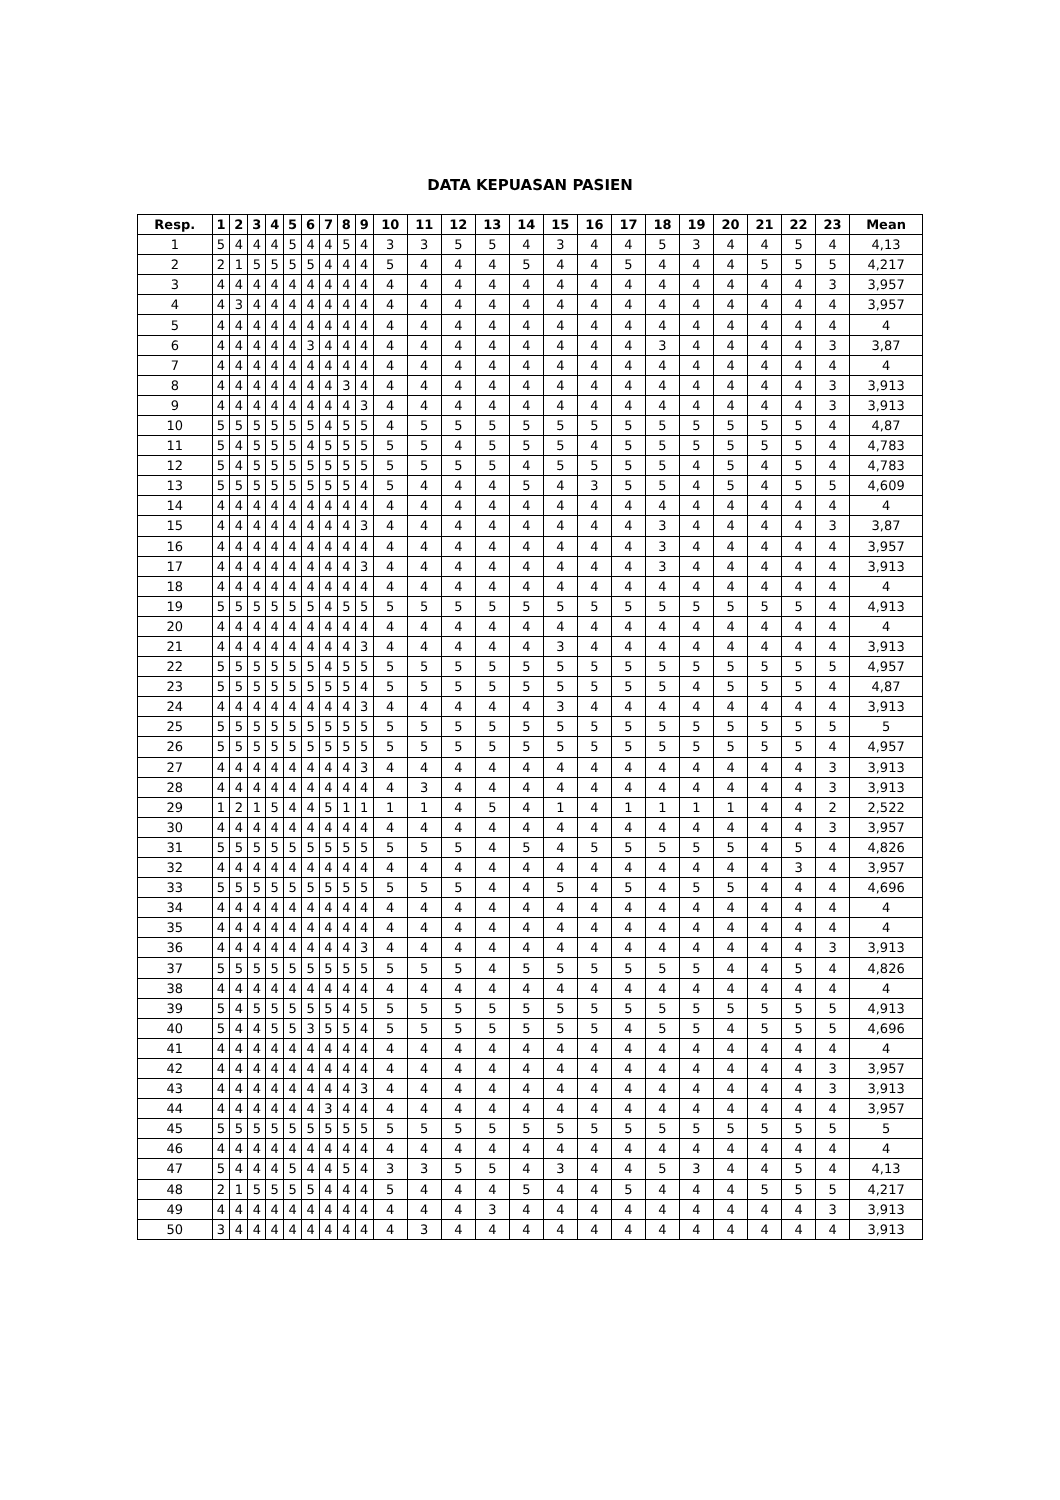DATA KEPUASAN PASIEN
| Resp. | 1 | 2 | 3 | 4 | 5 | 6 | 7 | 8 | 9 | 10 | 11 | 12 | 13 | 14 | 15 | 16 | 17 | 18 | 19 | 20 | 21 | 22 | 23 | Mean |
| --- | --- | --- | --- | --- | --- | --- | --- | --- | --- | --- | --- | --- | --- | --- | --- | --- | --- | --- | --- | --- | --- | --- | --- | --- |
| 1 | 5 | 4 | 4 | 4 | 5 | 4 | 4 | 5 | 4 | 3 | 3 | 5 | 5 | 4 | 3 | 4 | 4 | 5 | 3 | 4 | 4 | 5 | 4 | 4,13 |
| 2 | 2 | 1 | 5 | 5 | 5 | 5 | 4 | 4 | 4 | 5 | 4 | 4 | 4 | 5 | 4 | 4 | 5 | 4 | 4 | 4 | 5 | 5 | 5 | 4,217 |
| 3 | 4 | 4 | 4 | 4 | 4 | 4 | 4 | 4 | 4 | 4 | 4 | 4 | 4 | 4 | 4 | 4 | 4 | 4 | 4 | 4 | 4 | 4 | 3 | 3,957 |
| 4 | 4 | 3 | 4 | 4 | 4 | 4 | 4 | 4 | 4 | 4 | 4 | 4 | 4 | 4 | 4 | 4 | 4 | 4 | 4 | 4 | 4 | 4 | 4 | 3,957 |
| 5 | 4 | 4 | 4 | 4 | 4 | 4 | 4 | 4 | 4 | 4 | 4 | 4 | 4 | 4 | 4 | 4 | 4 | 4 | 4 | 4 | 4 | 4 | 4 | 4 |
| 6 | 4 | 4 | 4 | 4 | 4 | 3 | 4 | 4 | 4 | 4 | 4 | 4 | 4 | 4 | 4 | 4 | 4 | 3 | 4 | 4 | 4 | 4 | 3 | 3,87 |
| 7 | 4 | 4 | 4 | 4 | 4 | 4 | 4 | 4 | 4 | 4 | 4 | 4 | 4 | 4 | 4 | 4 | 4 | 4 | 4 | 4 | 4 | 4 | 4 | 4 |
| 8 | 4 | 4 | 4 | 4 | 4 | 4 | 4 | 3 | 4 | 4 | 4 | 4 | 4 | 4 | 4 | 4 | 4 | 4 | 4 | 4 | 4 | 4 | 3 | 3,913 |
| 9 | 4 | 4 | 4 | 4 | 4 | 4 | 4 | 4 | 3 | 4 | 4 | 4 | 4 | 4 | 4 | 4 | 4 | 4 | 4 | 4 | 4 | 4 | 3 | 3,913 |
| 10 | 5 | 5 | 5 | 5 | 5 | 5 | 4 | 5 | 5 | 4 | 5 | 5 | 5 | 5 | 5 | 5 | 5 | 5 | 5 | 5 | 5 | 5 | 4 | 4,87 |
| 11 | 5 | 4 | 5 | 5 | 5 | 4 | 5 | 5 | 5 | 5 | 5 | 4 | 5 | 5 | 5 | 4 | 5 | 5 | 5 | 5 | 5 | 5 | 4 | 4,783 |
| 12 | 5 | 4 | 5 | 5 | 5 | 5 | 5 | 5 | 5 | 5 | 5 | 5 | 5 | 4 | 5 | 5 | 5 | 5 | 4 | 5 | 4 | 5 | 4 | 4,783 |
| 13 | 5 | 5 | 5 | 5 | 5 | 5 | 5 | 5 | 4 | 5 | 4 | 4 | 4 | 5 | 4 | 3 | 5 | 5 | 4 | 5 | 4 | 5 | 5 | 4,609 |
| 14 | 4 | 4 | 4 | 4 | 4 | 4 | 4 | 4 | 4 | 4 | 4 | 4 | 4 | 4 | 4 | 4 | 4 | 4 | 4 | 4 | 4 | 4 | 4 | 4 |
| 15 | 4 | 4 | 4 | 4 | 4 | 4 | 4 | 4 | 3 | 4 | 4 | 4 | 4 | 4 | 4 | 4 | 4 | 3 | 4 | 4 | 4 | 4 | 3 | 3,87 |
| 16 | 4 | 4 | 4 | 4 | 4 | 4 | 4 | 4 | 4 | 4 | 4 | 4 | 4 | 4 | 4 | 4 | 4 | 3 | 4 | 4 | 4 | 4 | 4 | 3,957 |
| 17 | 4 | 4 | 4 | 4 | 4 | 4 | 4 | 4 | 3 | 4 | 4 | 4 | 4 | 4 | 4 | 4 | 4 | 3 | 4 | 4 | 4 | 4 | 4 | 3,913 |
| 18 | 4 | 4 | 4 | 4 | 4 | 4 | 4 | 4 | 4 | 4 | 4 | 4 | 4 | 4 | 4 | 4 | 4 | 4 | 4 | 4 | 4 | 4 | 4 | 4 |
| 19 | 5 | 5 | 5 | 5 | 5 | 5 | 4 | 5 | 5 | 5 | 5 | 5 | 5 | 5 | 5 | 5 | 5 | 5 | 5 | 5 | 5 | 5 | 4 | 4,913 |
| 20 | 4 | 4 | 4 | 4 | 4 | 4 | 4 | 4 | 4 | 4 | 4 | 4 | 4 | 4 | 4 | 4 | 4 | 4 | 4 | 4 | 4 | 4 | 4 | 4 |
| 21 | 4 | 4 | 4 | 4 | 4 | 4 | 4 | 4 | 3 | 4 | 4 | 4 | 4 | 4 | 3 | 4 | 4 | 4 | 4 | 4 | 4 | 4 | 4 | 3,913 |
| 22 | 5 | 5 | 5 | 5 | 5 | 5 | 4 | 5 | 5 | 5 | 5 | 5 | 5 | 5 | 5 | 5 | 5 | 5 | 5 | 5 | 5 | 5 | 5 | 4,957 |
| 23 | 5 | 5 | 5 | 5 | 5 | 5 | 5 | 5 | 4 | 5 | 5 | 5 | 5 | 5 | 5 | 5 | 5 | 5 | 4 | 5 | 5 | 5 | 4 | 4,87 |
| 24 | 4 | 4 | 4 | 4 | 4 | 4 | 4 | 4 | 3 | 4 | 4 | 4 | 4 | 4 | 3 | 4 | 4 | 4 | 4 | 4 | 4 | 4 | 4 | 3,913 |
| 25 | 5 | 5 | 5 | 5 | 5 | 5 | 5 | 5 | 5 | 5 | 5 | 5 | 5 | 5 | 5 | 5 | 5 | 5 | 5 | 5 | 5 | 5 | 5 | 5 |
| 26 | 5 | 5 | 5 | 5 | 5 | 5 | 5 | 5 | 5 | 5 | 5 | 5 | 5 | 5 | 5 | 5 | 5 | 5 | 5 | 5 | 5 | 5 | 4 | 4,957 |
| 27 | 4 | 4 | 4 | 4 | 4 | 4 | 4 | 4 | 3 | 4 | 4 | 4 | 4 | 4 | 4 | 4 | 4 | 4 | 4 | 4 | 4 | 4 | 3 | 3,913 |
| 28 | 4 | 4 | 4 | 4 | 4 | 4 | 4 | 4 | 4 | 4 | 3 | 4 | 4 | 4 | 4 | 4 | 4 | 4 | 4 | 4 | 4 | 4 | 3 | 3,913 |
| 29 | 1 | 2 | 1 | 5 | 4 | 4 | 5 | 1 | 1 | 1 | 1 | 4 | 5 | 4 | 1 | 4 | 1 | 1 | 1 | 1 | 4 | 4 | 2 | 2,522 |
| 30 | 4 | 4 | 4 | 4 | 4 | 4 | 4 | 4 | 4 | 4 | 4 | 4 | 4 | 4 | 4 | 4 | 4 | 4 | 4 | 4 | 4 | 4 | 3 | 3,957 |
| 31 | 5 | 5 | 5 | 5 | 5 | 5 | 5 | 5 | 5 | 5 | 5 | 5 | 4 | 5 | 4 | 5 | 5 | 5 | 5 | 5 | 4 | 5 | 4 | 4,826 |
| 32 | 4 | 4 | 4 | 4 | 4 | 4 | 4 | 4 | 4 | 4 | 4 | 4 | 4 | 4 | 4 | 4 | 4 | 4 | 4 | 4 | 4 | 3 | 4 | 3,957 |
| 33 | 5 | 5 | 5 | 5 | 5 | 5 | 5 | 5 | 5 | 5 | 5 | 5 | 4 | 4 | 5 | 4 | 5 | 4 | 5 | 5 | 4 | 4 | 4 | 4,696 |
| 34 | 4 | 4 | 4 | 4 | 4 | 4 | 4 | 4 | 4 | 4 | 4 | 4 | 4 | 4 | 4 | 4 | 4 | 4 | 4 | 4 | 4 | 4 | 4 | 4 |
| 35 | 4 | 4 | 4 | 4 | 4 | 4 | 4 | 4 | 4 | 4 | 4 | 4 | 4 | 4 | 4 | 4 | 4 | 4 | 4 | 4 | 4 | 4 | 4 | 4 |
| 36 | 4 | 4 | 4 | 4 | 4 | 4 | 4 | 4 | 3 | 4 | 4 | 4 | 4 | 4 | 4 | 4 | 4 | 4 | 4 | 4 | 4 | 4 | 3 | 3,913 |
| 37 | 5 | 5 | 5 | 5 | 5 | 5 | 5 | 5 | 5 | 5 | 5 | 5 | 4 | 5 | 5 | 5 | 5 | 5 | 5 | 4 | 4 | 5 | 4 | 4,826 |
| 38 | 4 | 4 | 4 | 4 | 4 | 4 | 4 | 4 | 4 | 4 | 4 | 4 | 4 | 4 | 4 | 4 | 4 | 4 | 4 | 4 | 4 | 4 | 4 | 4 |
| 39 | 5 | 4 | 5 | 5 | 5 | 5 | 5 | 4 | 5 | 5 | 5 | 5 | 5 | 5 | 5 | 5 | 5 | 5 | 5 | 5 | 5 | 5 | 5 | 4,913 |
| 40 | 5 | 4 | 4 | 5 | 5 | 3 | 5 | 5 | 4 | 5 | 5 | 5 | 5 | 5 | 5 | 5 | 4 | 5 | 5 | 4 | 5 | 5 | 5 | 4,696 |
| 41 | 4 | 4 | 4 | 4 | 4 | 4 | 4 | 4 | 4 | 4 | 4 | 4 | 4 | 4 | 4 | 4 | 4 | 4 | 4 | 4 | 4 | 4 | 4 | 4 |
| 42 | 4 | 4 | 4 | 4 | 4 | 4 | 4 | 4 | 4 | 4 | 4 | 4 | 4 | 4 | 4 | 4 | 4 | 4 | 4 | 4 | 4 | 4 | 3 | 3,957 |
| 43 | 4 | 4 | 4 | 4 | 4 | 4 | 4 | 4 | 3 | 4 | 4 | 4 | 4 | 4 | 4 | 4 | 4 | 4 | 4 | 4 | 4 | 4 | 3 | 3,913 |
| 44 | 4 | 4 | 4 | 4 | 4 | 4 | 3 | 4 | 4 | 4 | 4 | 4 | 4 | 4 | 4 | 4 | 4 | 4 | 4 | 4 | 4 | 4 | 4 | 3,957 |
| 45 | 5 | 5 | 5 | 5 | 5 | 5 | 5 | 5 | 5 | 5 | 5 | 5 | 5 | 5 | 5 | 5 | 5 | 5 | 5 | 5 | 5 | 5 | 5 | 5 |
| 46 | 4 | 4 | 4 | 4 | 4 | 4 | 4 | 4 | 4 | 4 | 4 | 4 | 4 | 4 | 4 | 4 | 4 | 4 | 4 | 4 | 4 | 4 | 4 | 4 |
| 47 | 5 | 4 | 4 | 4 | 5 | 4 | 4 | 5 | 4 | 3 | 3 | 5 | 5 | 4 | 3 | 4 | 4 | 5 | 3 | 4 | 4 | 5 | 4 | 4,13 |
| 48 | 2 | 1 | 5 | 5 | 5 | 5 | 4 | 4 | 4 | 5 | 4 | 4 | 4 | 5 | 4 | 4 | 5 | 4 | 4 | 4 | 5 | 5 | 5 | 4,217 |
| 49 | 4 | 4 | 4 | 4 | 4 | 4 | 4 | 4 | 4 | 4 | 4 | 4 | 3 | 4 | 4 | 4 | 4 | 4 | 4 | 4 | 4 | 4 | 3 | 3,913 |
| 50 | 3 | 4 | 4 | 4 | 4 | 4 | 4 | 4 | 4 | 4 | 3 | 4 | 4 | 4 | 4 | 4 | 4 | 4 | 4 | 4 | 4 | 4 | 4 | 3,913 |